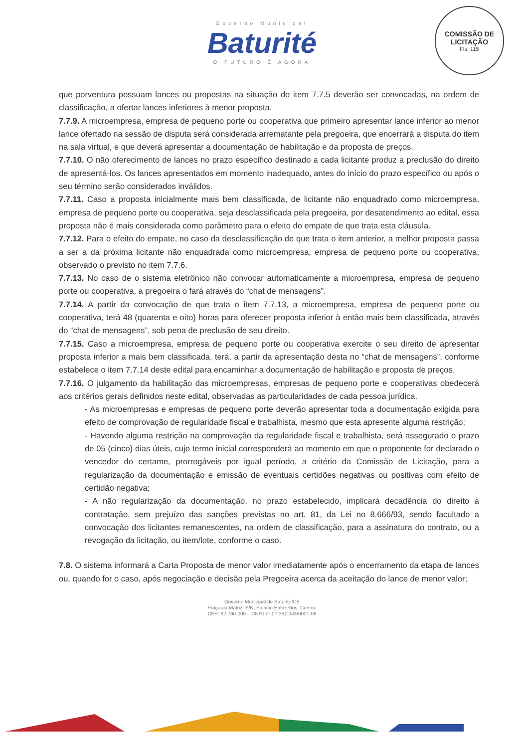Governo Municipal
Baturité
O FUTURO É AGORA
COMISSÃO DE LICITAÇÃO
Fls: 115
que porventura possuam lances ou propostas na situação do item 7.7.5 deverão ser convocadas, na ordem de classificação, a ofertar lances inferiores à menor proposta.
7.7.9. A microempresa, empresa de pequeno porte ou cooperativa que primeiro apresentar lance inferior ao menor lance ofertado na sessão de disputa será considerada arrematante pela pregoeira, que encerrará a disputa do item na sala virtual, e que deverá apresentar a documentação de habilitação e da proposta de preços.
7.7.10. O não oferecimento de lances no prazo específico destinado a cada licitante produz a preclusão do direito de apresentá-los. Os lances apresentados em momento inadequado, antes do início do prazo específico ou após o seu término serão considerados inválidos.
7.7.11. Caso a proposta inicialmente mais bem classificada, de licitante não enquadrado como microempresa, empresa de pequeno porte ou cooperativa, seja desclassificada pela pregoeira, por desatendimento ao edital, essa proposta não é mais considerada como parâmetro para o efeito do empate de que trata esta cláusula.
7.7.12. Para o efeito do empate, no caso da desclassificação de que trata o item anterior, a melhor proposta passa a ser a da próxima licitante não enquadrada como microempresa, empresa de pequeno porte ou cooperativa, observado o previsto no item 7.7.6.
7.7.13. No caso de o sistema eletrônico não convocar automaticamente a microempresa, empresa de pequeno porte ou cooperativa, a pregoeira o fará através do “chat de mensagens”.
7.7.14. A partir da convocação de que trata o item 7.7.13, a microempresa, empresa de pequeno porte ou cooperativa, terá 48 (quarenta e oito) horas para oferecer proposta inferior à então mais bem classificada, através do “chat de mensagens”, sob pena de preclusão de seu direito.
7.7.15. Caso a microempresa, empresa de pequeno porte ou cooperativa exercite o seu direito de apresentar proposta inferior a mais bem classificada, terá, a partir da apresentação desta no “chat de mensagens”, conforme estabelece o item 7.7.14 deste edital para encaminhar a documentação de habilitação e proposta de preços.
7.7.16. O julgamento da habilitação das microempresas, empresas de pequeno porte e cooperativas obedecerá aos critérios gerais definidos neste edital, observadas as particularidades de cada pessoa jurídica.
- As microempresas e empresas de pequeno porte deverão apresentar toda a documentação exigida para efeito de comprovação de regularidade fiscal e trabalhista, mesmo que esta apresente alguma restrição;
- Havendo alguma restrição na comprovação da regularidade fiscal e trabalhista, será assegurado o prazo de 05 (cinco) dias úteis, cujo termo inicial corresponderá ao momento em que o proponente for declarado o vencedor do certame, prorrogáveis por igual período, a critério da Comissão de Licitação, para a regularização da documentação e emissão de eventuais certidões negativas ou positivas com efeito de certidão negativa;
- A não regularização da documentação, no prazo estabelecido, implicará decadência do direito à contratação, sem prejuízo das sanções previstas no art. 81, da Lei no 8.666/93, sendo facultado a convocação dos licitantes remanescentes, na ordem de classificação, para a assinatura do contrato, ou a revogação da licitação, ou item/lote, conforme o caso.
7.8. O sistema informará a Carta Proposta de menor valor imediatamente após o encerramento da etapa de lances ou, quando for o caso, após negociação e decisão pela Pregoeira acerca da aceitação do lance de menor valor;
Governo Municipal de Baturité/CE
Praça da Matriz, S/N, Palácio Entre Rios, Centro,
CEP: 62.760-000 – CNPJ nº 07.387.343/0001-08